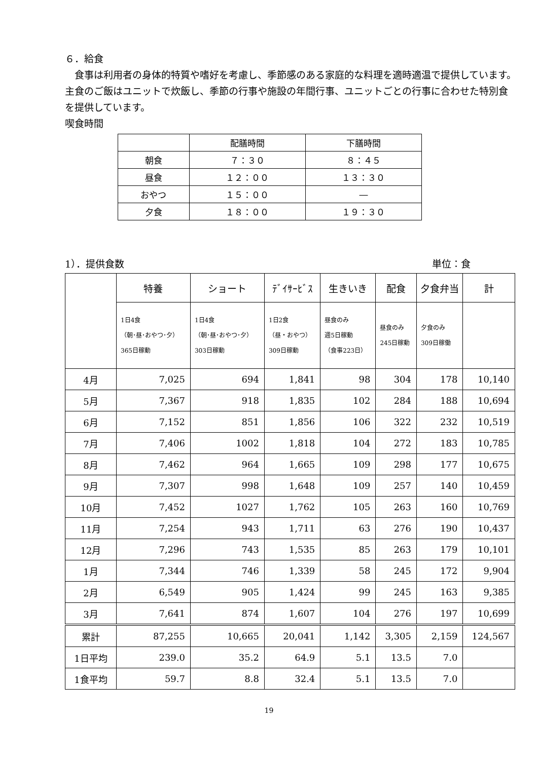６．給食
　食事は利用者の身体的特質や嗜好を考慮し、季節感のある家庭的な料理を適時適温で提供しています。主食のご飯はユニットで炊飯し、季節の行事や施設の年間行事、ユニットごとの行事に合わせた特別食を提供しています。
喫食時間
| | 配膳時間 | 下膳時間 |
| 朝食 | ７：３０ | ８：４５ |
| 昼食 | １２：００ | １３：３０ |
| おやつ | １５：００ | ― |
| 夕食 | １８：００ | １９：３０ |
1）．提供食数 単位：食
| | 特養 | ショート | ﾃﾞｲｻｰﾋﾞｽ | 生きいき | 配食 | 夕食弁当 | 計 |
| | 1日4食 （朝･昼･おやつ･夕） 365日稼動 | 1日4食 （朝･昼･おやつ･夕） 303日稼動 | 1日2食 （昼・おやつ） 309日稼動 | 昼食のみ 週5日稼動 （食事223日） | 昼食のみ 245日稼動 | 夕食のみ 309日稼働 | |
| 4月 | 7,025 | 694 | 1,841 | 98 | 304 | 178 | 10,140 |
| 5月 | 7,367 | 918 | 1,835 | 102 | 284 | 188 | 10,694 |
| 6月 | 7,152 | 851 | 1,856 | 106 | 322 | 232 | 10,519 |
| 7月 | 7,406 | 1002 | 1,818 | 104 | 272 | 183 | 10,785 |
| 8月 | 7,462 | 964 | 1,665 | 109 | 298 | 177 | 10,675 |
| 9月 | 7,307 | 998 | 1,648 | 109 | 257 | 140 | 10,459 |
| 10月 | 7,452 | 1027 | 1,762 | 105 | 263 | 160 | 10,769 |
| 11月 | 7,254 | 943 | 1,711 | 63 | 276 | 190 | 10,437 |
| 12月 | 7,296 | 743 | 1,535 | 85 | 263 | 179 | 10,101 |
| 1月 | 7,344 | 746 | 1,339 | 58 | 245 | 172 | 9,904 |
| 2月 | 6,549 | 905 | 1,424 | 99 | 245 | 163 | 9,385 |
| 3月 | 7,641 | 874 | 1,607 | 104 | 276 | 197 | 10,699 |
| 累計 | 87,255 | 10,665 | 20,041 | 1,142 | 3,305 | 2,159 | 124,567 |
| 1日平均 | 239.0 | 35.2 | 64.9 | 5.1 | 13.5 | 7.0 | |
| 1食平均 | 59.7 | 8.8 | 32.4 | 5.1 | 13.5 | 7.0 | |
19